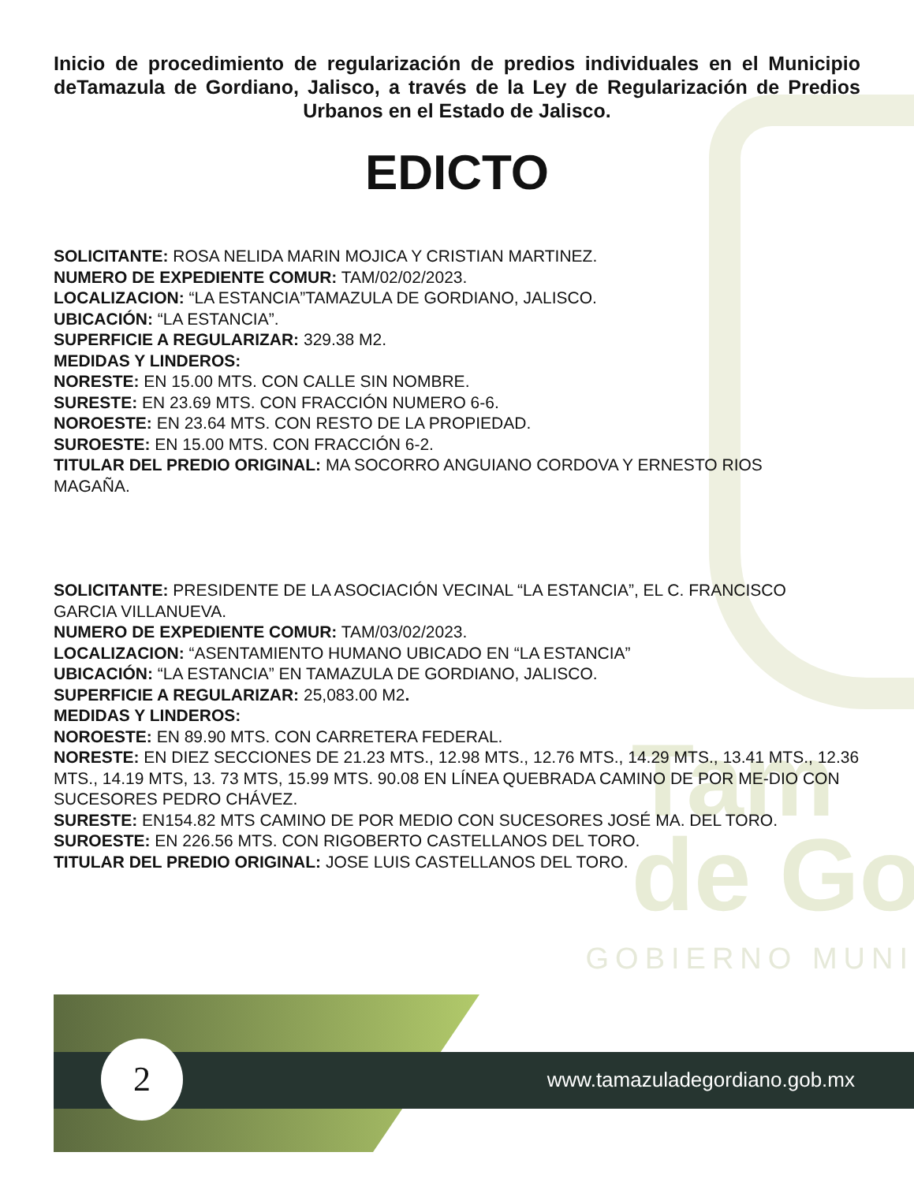Tam
de Go
GOBIERNO MUNI
Inicio de procedimiento de regularización de predios individuales en el Municipio deTamazula de Gordiano, Jalisco, a través de la Ley de Regularización de Predios Urbanos en el Estado de Jalisco.
EDICTO
SOLICITANTE: ROSA NELIDA MARIN MOJICA Y CRISTIAN MARTINEZ.
NUMERO DE EXPEDIENTE COMUR: TAM/02/02/2023.
LOCALIZACION: “LA ESTANCIA”TAMAZULA DE GORDIANO, JALISCO.
UBICACIÓN: “LA ESTANCIA”.
SUPERFICIE A REGULARIZAR: 329.38 M2.
MEDIDAS Y LINDEROS:
NORESTE: EN 15.00 MTS. CON CALLE SIN NOMBRE.
SURESTE: EN 23.69 MTS. CON FRACCIÓN NUMERO 6-6.
NOROESTE: EN 23.64 MTS. CON RESTO DE LA PROPIEDAD.
SUROESTE: EN 15.00 MTS. CON FRACCIÓN 6-2.
TITULAR DEL PREDIO ORIGINAL: MA SOCORRO ANGUIANO CORDOVA Y ERNESTO RIOS
MAGAÑA.
SOLICITANTE: PRESIDENTE DE LA ASOCIACIÓN VECINAL “LA ESTANCIA”, EL C. FRANCISCO
GARCIA VILLANUEVA.
NUMERO DE EXPEDIENTE COMUR: TAM/03/02/2023.
LOCALIZACION: “ASENTAMIENTO HUMANO UBICADO EN “LA ESTANCIA”
UBICACIÓN: “LA ESTANCIA” EN TAMAZULA DE GORDIANO, JALISCO.
SUPERFICIE A REGULARIZAR: 25,083.00 M2.
MEDIDAS Y LINDEROS:
NOROESTE: EN 89.90 MTS. CON CARRETERA FEDERAL.
NORESTE: EN DIEZ SECCIONES DE 21.23 MTS., 12.98 MTS., 12.76 MTS., 14.29 MTS., 13.41 MTS., 12.36 MTS., 14.19 MTS, 13. 73 MTS, 15.99 MTS. 90.08 EN LÍNEA QUEBRADA CAMINO DE POR ME-DIO CON SUCESORES PEDRO CHÁVEZ.
SURESTE: EN154.82 MTS CAMINO DE POR MEDIO CON SUCESORES JOSÉ MA. DEL TORO.
SUROESTE: EN 226.56 MTS. CON RIGOBERTO CASTELLANOS DEL TORO.
TITULAR DEL PREDIO ORIGINAL: JOSE LUIS CASTELLANOS DEL TORO.
2 www.tamazuladegordiano.gob.mx